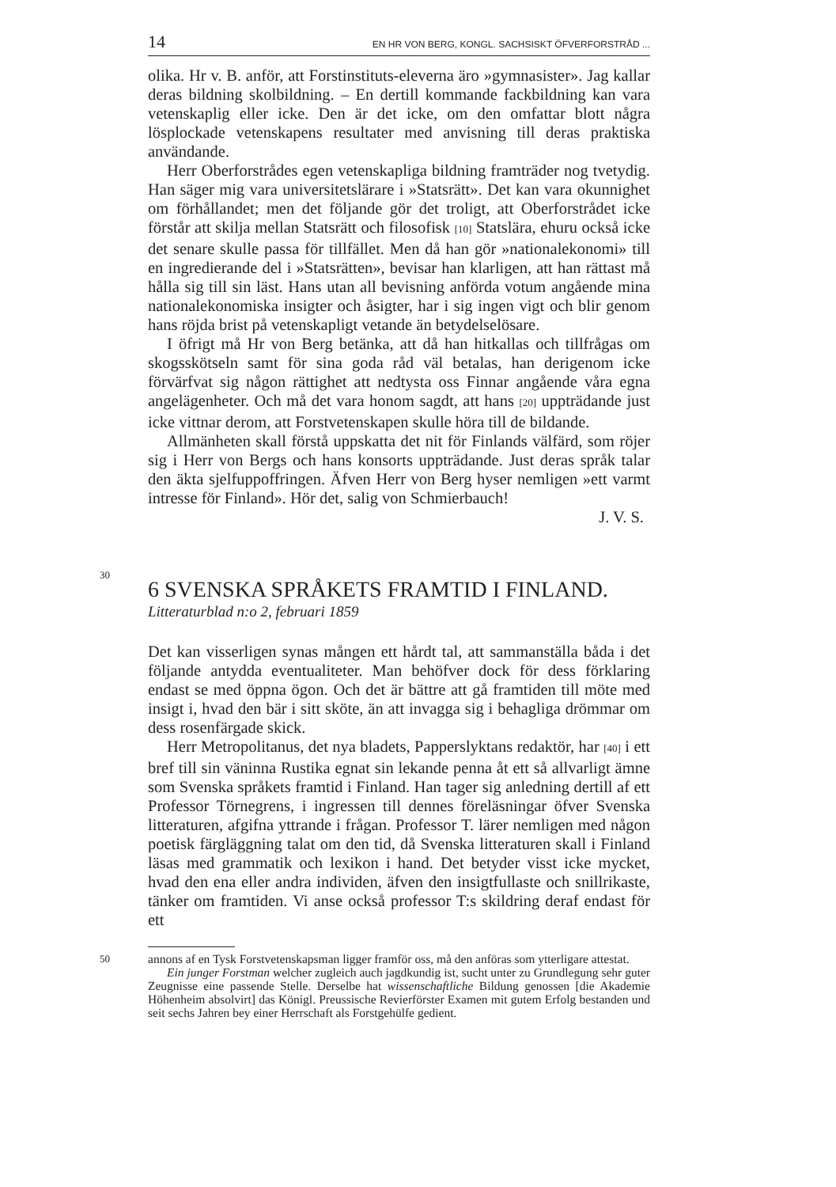14 EN HR VON BERG, KONGL. SACHSISKT ÖFVERFORSTRÅD ...
olika. Hr v. B. anför, att Forstinstituts-eleverna äro »gymnasister». Jag kallar deras bildning skolbildning. – En dertill kommande fackbildning kan vara vetenskaplig eller icke. Den är det icke, om den omfattar blott några lösplockade vetenskapens resultater med anvisning till deras praktiska användande.
Herr Oberforstrådes egen vetenskapliga bildning framträder nog tvetydig. Han säger mig vara universitetslärare i »Statsrätt». Det kan vara okunnighet om förhållandet; men det följande gör det troligt, att Oberforstrådet icke förstår att skilja mellan Statsrätt och filosofisk [10] Statslära, ehuru också icke det senare skulle passa för tillfället. Men då han gör »nationalekonomi» till en ingredierande del i »Statsrätten», bevisar han klarligen, att han rättast må hålla sig till sin läst. Hans utan all bevisning anförda votum angående mina nationalekonomiska insigter och åsigter, har i sig ingen vigt och blir genom hans röjda brist på vetenskapligt vetande än betydelselösare.
I öfrigt må Hr von Berg betänka, att då han hitkallas och tillfrågas om skogsskötseln samt för sina goda råd väl betalas, han derigenom icke förvärfvat sig någon rättighet att nedtysta oss Finnar angående våra egna angelägenheter. Och må det vara honom sagdt, att hans [20] uppträdande just icke vittnar derom, att Forstvetenskapen skulle höra till de bildande.
Allmänheten skall förstå uppskatta det nit för Finlands välfärd, som röjer sig i Herr von Bergs och hans konsorts uppträdande. Just deras språk talar den äkta sjelfuppoffringen. Äfven Herr von Berg hyser nemligen »ett varmt intresse för Finland». Hör det, salig von Schmierbauch!
J. V. S.
30
6 SVENSKA SPRÅKETS FRAMTID I FINLAND.
Litteraturblad n:o 2, februari 1859
Det kan visserligen synas mången ett hårdt tal, att sammanställa båda i det följande antydda eventualiteter. Man behöfver dock för dess förklaring endast se med öppna ögon. Och det är bättre att gå framtiden till möte med insigt i, hvad den bär i sitt sköte, än att invagga sig i behagliga drömmar om dess rosenfärgade skick.
Herr Metropolitanus, det nya bladets, Papperslyktans redaktör, har [40] i ett bref till sin väninna Rustika egnat sin lekande penna åt ett så allvarligt ämne som Svenska språkets framtid i Finland. Han tager sig anledning dertill af ett Professor Törnegrens, i ingressen till dennes föreläsningar öfver Svenska litteraturen, afgifna yttrande i frågan. Professor T. lärer nemligen med någon poetisk färgläggning talat om den tid, då Svenska litteraturen skall i Finland läsas med grammatik och lexikon i hand. Det betyder visst icke mycket, hvad den ena eller andra individen, äfven den insigtfullaste och snillrikaste, tänker om framtiden. Vi anse också professor T:s skildring deraf endast för ett
50
annons af en Tysk Forstvetenskapsman ligger framför oss, må den anföras som ytterligare attestat.
Ein junger Forstman welcher zugleich auch jagdkundig ist, sucht unter zu Grundlegung sehr guter Zeugnisse eine passende Stelle. Derselbe hat wissenschaftliche Bildung genossen [die Akademie Höhenheim absolvirt] das Königl. Preussische Revierförster Examen mit gutem Erfolg bestanden und seit sechs Jahren bey einer Herrschaft als Forstgehülfe gedient.